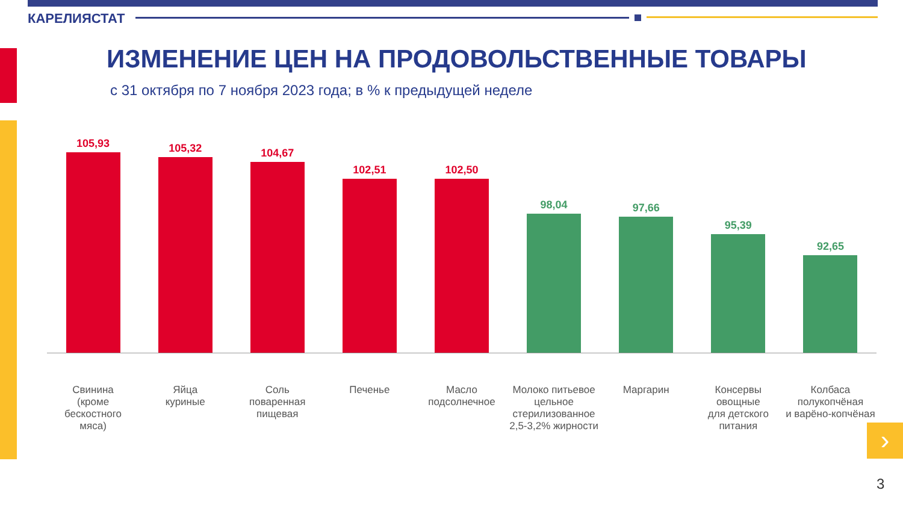КАРЕЛИЯСТАТ
ИЗМЕНЕНИЕ ЦЕН НА ПРОДОВОЛЬСТВЕННЫЕ ТОВАРЫ
с 31 октября по 7 ноября 2023 года; в % к предыдущей неделе
105,93
105,32
104,67
102,51
102,50
98,04
97,66
95,39
92,65
Свинина
(кроме
бескостного
мяса)
Яйца
куриные
Соль
поваренная
пищевая
Печенье Масло
подсолнечное
Молоко питьевое
цельное
стерилизованное
2,5-3,2% жирности
Маргарин Консервы
овощные
для детского
питания
Колбаса
полукопчёная
и варёно-копчёная
›
3